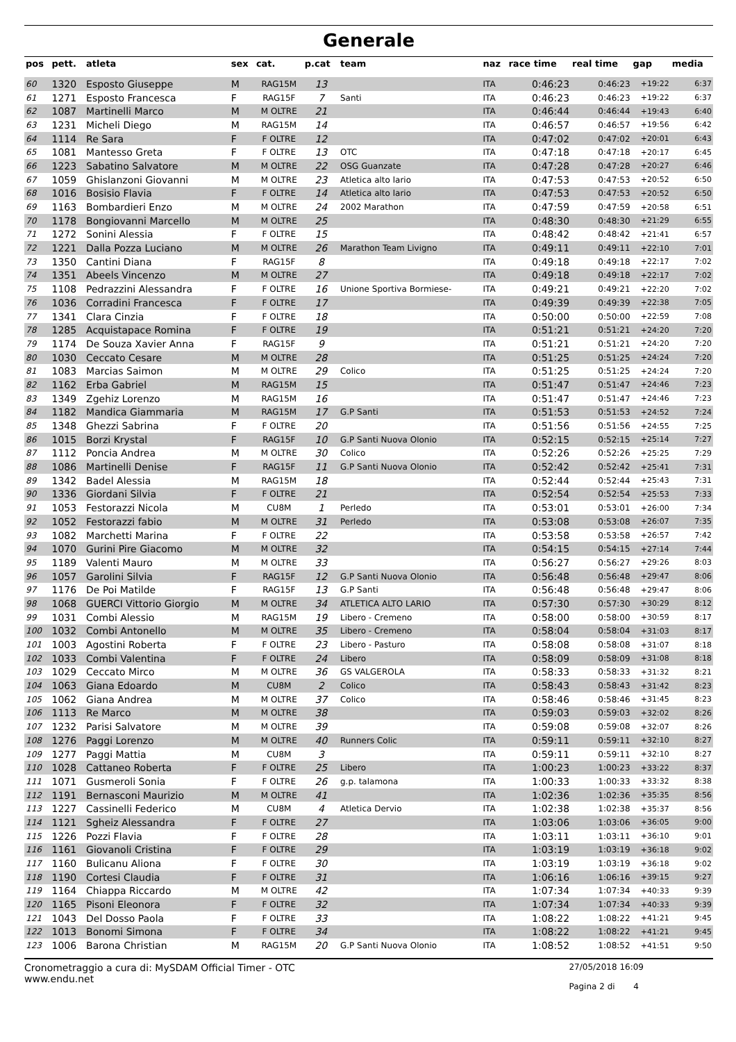Generale
| pos | pett. | atleta | sex | cat. | p.cat | team | naz | race time | real time | gap | media |
| --- | --- | --- | --- | --- | --- | --- | --- | --- | --- | --- | --- |
| 60 | 1320 | Esposto Giuseppe | M | RAG15M | 13 | | ITA | 0:46:23 | 0:46:23 | +19:22 | 6:37 |
| 61 | 1271 | Esposto Francesca | F | RAG15F | 7 | Santi | ITA | 0:46:23 | 0:46:23 | +19:22 | 6:37 |
| 62 | 1087 | Martinelli Marco | M | M OLTRE | 21 | | ITA | 0:46:44 | 0:46:44 | +19:43 | 6:40 |
| 63 | 1231 | Micheli Diego | M | RAG15M | 14 | | ITA | 0:46:57 | 0:46:57 | +19:56 | 6:42 |
| 64 | 1114 | Re Sara | F | F OLTRE | 12 | | ITA | 0:47:02 | 0:47:02 | +20:01 | 6:43 |
| 65 | 1081 | Mantesso Greta | F | F OLTRE | 13 | OTC | ITA | 0:47:18 | 0:47:18 | +20:17 | 6:45 |
| 66 | 1223 | Sabatino Salvatore | M | M OLTRE | 22 | OSG Guanzate | ITA | 0:47:28 | 0:47:28 | +20:27 | 6:46 |
| 67 | 1059 | Ghislanzoni Giovanni | M | M OLTRE | 23 | Atletica alto lario | ITA | 0:47:53 | 0:47:53 | +20:52 | 6:50 |
| 68 | 1016 | Bosisio Flavia | F | F OLTRE | 14 | Atletica alto lario | ITA | 0:47:53 | 0:47:53 | +20:52 | 6:50 |
| 69 | 1163 | Bombardieri Enzo | M | M OLTRE | 24 | 2002 Marathon | ITA | 0:47:59 | 0:47:59 | +20:58 | 6:51 |
| 70 | 1178 | Bongiovanni Marcello | M | M OLTRE | 25 | | ITA | 0:48:30 | 0:48:30 | +21:29 | 6:55 |
| 71 | 1272 | Sonini Alessia | F | F OLTRE | 15 | | ITA | 0:48:42 | 0:48:42 | +21:41 | 6:57 |
| 72 | 1221 | Dalla Pozza Luciano | M | M OLTRE | 26 | Marathon Team Livigno | ITA | 0:49:11 | 0:49:11 | +22:10 | 7:01 |
| 73 | 1350 | Cantini Diana | F | RAG15F | 8 | | ITA | 0:49:18 | 0:49:18 | +22:17 | 7:02 |
| 74 | 1351 | Abeels Vincenzo | M | M OLTRE | 27 | | ITA | 0:49:18 | 0:49:18 | +22:17 | 7:02 |
| 75 | 1108 | Pedrazzini Alessandra | F | F OLTRE | 16 | Unione Sportiva Bormiese- | ITA | 0:49:21 | 0:49:21 | +22:20 | 7:02 |
| 76 | 1036 | Corradini Francesca | F | F OLTRE | 17 | | ITA | 0:49:39 | 0:49:39 | +22:38 | 7:05 |
| 77 | 1341 | Clara Cinzia | F | F OLTRE | 18 | | ITA | 0:50:00 | 0:50:00 | +22:59 | 7:08 |
| 78 | 1285 | Acquistapace Romina | F | F OLTRE | 19 | | ITA | 0:51:21 | 0:51:21 | +24:20 | 7:20 |
| 79 | 1174 | De Souza Xavier Anna | F | RAG15F | 9 | | ITA | 0:51:21 | 0:51:21 | +24:20 | 7:20 |
| 80 | 1030 | Ceccato Cesare | M | M OLTRE | 28 | | ITA | 0:51:25 | 0:51:25 | +24:24 | 7:20 |
| 81 | 1083 | Marcias Saimon | M | M OLTRE | 29 | Colico | ITA | 0:51:25 | 0:51:25 | +24:24 | 7:20 |
| 82 | 1162 | Erba Gabriel | M | RAG15M | 15 | | ITA | 0:51:47 | 0:51:47 | +24:46 | 7:23 |
| 83 | 1349 | Zgehiz Lorenzo | M | RAG15M | 16 | | ITA | 0:51:47 | 0:51:47 | +24:46 | 7:23 |
| 84 | 1182 | Mandica Giammaria | M | RAG15M | 17 | G.P Santi | ITA | 0:51:53 | 0:51:53 | +24:52 | 7:24 |
| 85 | 1348 | Ghezzi Sabrina | F | F OLTRE | 20 | | ITA | 0:51:56 | 0:51:56 | +24:55 | 7:25 |
| 86 | 1015 | Borzi Krystal | F | RAG15F | 10 | G.P Santi Nuova Olonio | ITA | 0:52:15 | 0:52:15 | +25:14 | 7:27 |
| 87 | 1112 | Poncia Andrea | M | M OLTRE | 30 | Colico | ITA | 0:52:26 | 0:52:26 | +25:25 | 7:29 |
| 88 | 1086 | Martinelli Denise | F | RAG15F | 11 | G.P Santi Nuova Olonio | ITA | 0:52:42 | 0:52:42 | +25:41 | 7:31 |
| 89 | 1342 | Badel Alessia | M | RAG15M | 18 | | ITA | 0:52:44 | 0:52:44 | +25:43 | 7:31 |
| 90 | 1336 | Giordani Silvia | F | F OLTRE | 21 | | ITA | 0:52:54 | 0:52:54 | +25:53 | 7:33 |
| 91 | 1053 | Festorazzi Nicola | M | CU8M | 1 | Perledo | ITA | 0:53:01 | 0:53:01 | +26:00 | 7:34 |
| 92 | 1052 | Festorazzi fabio | M | M OLTRE | 31 | Perledo | ITA | 0:53:08 | 0:53:08 | +26:07 | 7:35 |
| 93 | 1082 | Marchetti Marina | F | F OLTRE | 22 | | ITA | 0:53:58 | 0:53:58 | +26:57 | 7:42 |
| 94 | 1070 | Gurini Pire Giacomo | M | M OLTRE | 32 | | ITA | 0:54:15 | 0:54:15 | +27:14 | 7:44 |
| 95 | 1189 | Valenti Mauro | M | M OLTRE | 33 | | ITA | 0:56:27 | 0:56:27 | +29:26 | 8:03 |
| 96 | 1057 | Garolini Silvia | F | RAG15F | 12 | G.P Santi Nuova Olonio | ITA | 0:56:48 | 0:56:48 | +29:47 | 8:06 |
| 97 | 1176 | De Poi Matilde | F | RAG15F | 13 | G.P Santi | ITA | 0:56:48 | 0:56:48 | +29:47 | 8:06 |
| 98 | 1068 | GUERCI Vittorio Giorgio | M | M OLTRE | 34 | ATLETICA ALTO LARIO | ITA | 0:57:30 | 0:57:30 | +30:29 | 8:12 |
| 99 | 1031 | Combi Alessio | M | RAG15M | 19 | Libero - Cremeno | ITA | 0:58:00 | 0:58:00 | +30:59 | 8:17 |
| 100 | 1032 | Combi Antonello | M | M OLTRE | 35 | Libero - Cremeno | ITA | 0:58:04 | 0:58:04 | +31:03 | 8:17 |
| 101 | 1003 | Agostini Roberta | F | F OLTRE | 23 | Libero - Pasturo | ITA | 0:58:08 | 0:58:08 | +31:07 | 8:18 |
| 102 | 1033 | Combi Valentina | F | F OLTRE | 24 | Libero | ITA | 0:58:09 | 0:58:09 | +31:08 | 8:18 |
| 103 | 1029 | Ceccato Mirco | M | M OLTRE | 36 | GS VALGEROLA | ITA | 0:58:33 | 0:58:33 | +31:32 | 8:21 |
| 104 | 1063 | Giana Edoardo | M | CU8M | 2 | Colico | ITA | 0:58:43 | 0:58:43 | +31:42 | 8:23 |
| 105 | 1062 | Giana Andrea | M | M OLTRE | 37 | Colico | ITA | 0:58:46 | 0:58:46 | +31:45 | 8:23 |
| 106 | 1113 | Re Marco | M | M OLTRE | 38 | | ITA | 0:59:03 | 0:59:03 | +32:02 | 8:26 |
| 107 | 1232 | Parisi Salvatore | M | M OLTRE | 39 | | ITA | 0:59:08 | 0:59:08 | +32:07 | 8:26 |
| 108 | 1276 | Paggi Lorenzo | M | M OLTRE | 40 | Runners Colic | ITA | 0:59:11 | 0:59:11 | +32:10 | 8:27 |
| 109 | 1277 | Paggi Mattia | M | CU8M | 3 | | ITA | 0:59:11 | 0:59:11 | +32:10 | 8:27 |
| 110 | 1028 | Cattaneo Roberta | F | F OLTRE | 25 | Libero | ITA | 1:00:23 | 1:00:23 | +33:22 | 8:37 |
| 111 | 1071 | Gusmeroli Sonia | F | F OLTRE | 26 | g.p. talamona | ITA | 1:00:33 | 1:00:33 | +33:32 | 8:38 |
| 112 | 1191 | Bernasconi Maurizio | M | M OLTRE | 41 | | ITA | 1:02:36 | 1:02:36 | +35:35 | 8:56 |
| 113 | 1227 | Cassinelli Federico | M | CU8M | 4 | Atletica Dervio | ITA | 1:02:38 | 1:02:38 | +35:37 | 8:56 |
| 114 | 1121 | Sgheiz Alessandra | F | F OLTRE | 27 | | ITA | 1:03:06 | 1:03:06 | +36:05 | 9:00 |
| 115 | 1226 | Pozzi Flavia | F | F OLTRE | 28 | | ITA | 1:03:11 | 1:03:11 | +36:10 | 9:01 |
| 116 | 1161 | Giovanoli Cristina | F | F OLTRE | 29 | | ITA | 1:03:19 | 1:03:19 | +36:18 | 9:02 |
| 117 | 1160 | Bulicanu Aliona | F | F OLTRE | 30 | | ITA | 1:03:19 | 1:03:19 | +36:18 | 9:02 |
| 118 | 1190 | Cortesi Claudia | F | F OLTRE | 31 | | ITA | 1:06:16 | 1:06:16 | +39:15 | 9:27 |
| 119 | 1164 | Chiappa Riccardo | M | M OLTRE | 42 | | ITA | 1:07:34 | 1:07:34 | +40:33 | 9:39 |
| 120 | 1165 | Pisoni Eleonora | F | F OLTRE | 32 | | ITA | 1:07:34 | 1:07:34 | +40:33 | 9:39 |
| 121 | 1043 | Del Dosso Paola | F | F OLTRE | 33 | | ITA | 1:08:22 | 1:08:22 | +41:21 | 9:45 |
| 122 | 1013 | Bonomi Simona | F | F OLTRE | 34 | | ITA | 1:08:22 | 1:08:22 | +41:21 | 9:45 |
| 123 | 1006 | Barona Christian | M | RAG15M | 20 | G.P Santi Nuova Olonio | ITA | 1:08:52 | 1:08:52 | +41:51 | 9:50 |
Cronometraggio a cura di: MySDAM Official Timer - OTC
www.endu.net
27/05/2018 16:09
Pagina 2 di 4